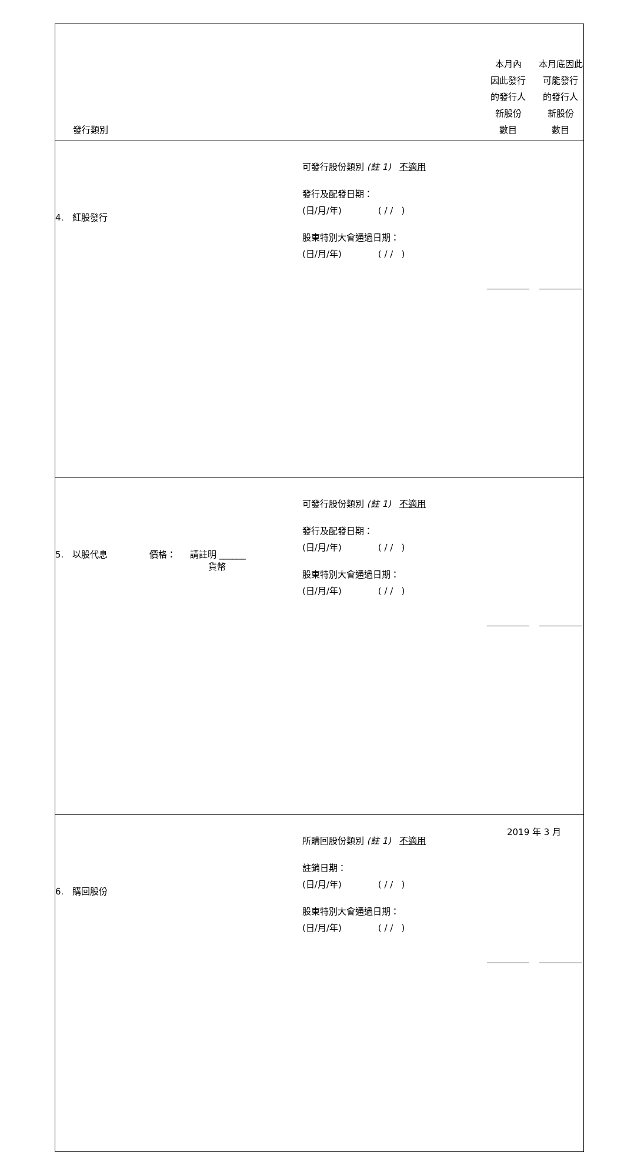| 發行類別 | | 本月內 因此發行 的發行人 新股份 數目 | 本月底因此 可能發行 的發行人 新股份 數目 |
| 4. 紅股發行 | 可發行股份類別 (註 1) 不適用 發行及配發日期： (日/月/年) ( / / ) 股東特別大會通過日期： (日/月/年) ( / / ) | | |
| 5. 以股代息 價格： 請註明 ______ 貨幣 | 可發行股份類別 (註 1) 不適用 發行及配發日期： (日/月/年) ( / / ) 股東特別大會通過日期： (日/月/年) ( / / ) | | |
| 6. 購回股份 | 所購回股份類別 (註 1) 不適用 註銷日期： (日/月/年) ( / / ) 股東特別大會通過日期： (日/月/年) ( / / ) | | |
2019 年 3 月